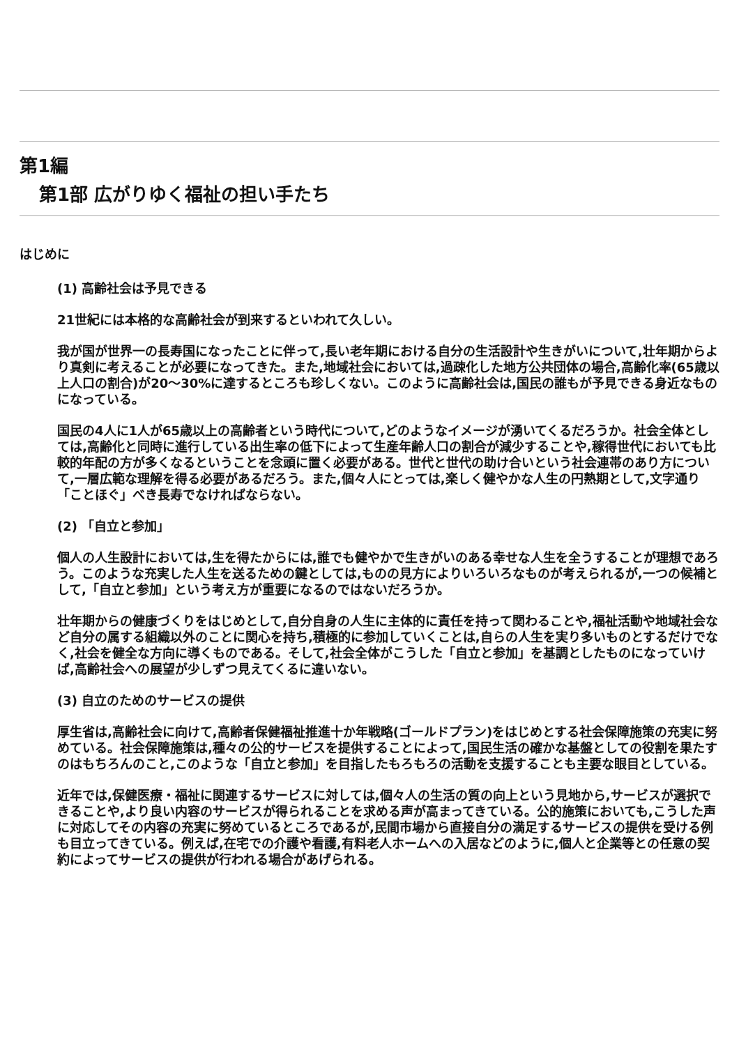第1編
第1部 広がりゆく福祉の担い手たち
はじめに
(1) 高齢社会は予見できる
21世紀には本格的な高齢社会が到来するといわれて久しい。
我が国が世界一の長寿国になったことに伴って,長い老年期における自分の生活設計や生きがいについて,壮年期からより真剣に考えることが必要になってきた。また,地域社会においては,過疎化した地方公共団体の場合,高齢化率(65歳以上人口の割合)が20〜30%に達するところも珍しくない。このように高齢社会は,国民の誰もが予見できる身近なものになっている。
国民の4人に1人が65歳以上の高齢者という時代について,どのようなイメージが湧いてくるだろうか。社会全体としては,高齢化と同時に進行している出生率の低下によって生産年齢人口の割合が減少することや,稼得世代においても比較的年配の方が多くなるということを念頭に置く必要がある。世代と世代の助け合いという社会連帯のあり方について,一層広範な理解を得る必要があるだろう。また,個々人にとっては,楽しく健やかな人生の円熟期として,文字通り「ことほぐ」べき長寿でなければならない。
(2) 「自立と参加」
個人の人生設計においては,生を得たからには,誰でも健やかで生きがいのある幸せな人生を全うすることが理想であろう。このような充実した人生を送るための鍵としては,ものの見方によりいろいろなものが考えられるが,一つの候補として,「自立と参加」という考え方が重要になるのではないだろうか。
壮年期からの健康づくりをはじめとして,自分自身の人生に主体的に責任を持って関わることや,福祉活動や地域社会など自分の属する組織以外のことに関心を持ち,積極的に参加していくことは,自らの人生を実り多いものとするだけでなく,社会を健全な方向に導くものである。そして,社会全体がこうした「自立と参加」を基調としたものになっていけば,高齢社会への展望が少しずつ見えてくるに違いない。
(3) 自立のためのサービスの提供
厚生省は,高齢社会に向けて,高齢者保健福祉推進十か年戦略(ゴールドプラン)をはじめとする社会保障施策の充実に努めている。社会保障施策は,種々の公的サービスを提供することによって,国民生活の確かな基盤としての役割を果たすのはもちろんのこと,このような「自立と参加」を目指したもろもろの活動を支援することも主要な眼目としている。
近年では,保健医療・福祉に関連するサービスに対しては,個々人の生活の質の向上という見地から,サービスが選択できることや,より良い内容のサービスが得られることを求める声が高まってきている。公的施策においても,こうした声に対応してその内容の充実に努めているところであるが,民間市場から直接自分の満足するサービスの提供を受ける例も目立ってきている。例えば,在宅での介護や看護,有料老人ホームへの入居などのように,個人と企業等との任意の契約によってサービスの提供が行われる場合があげられる。